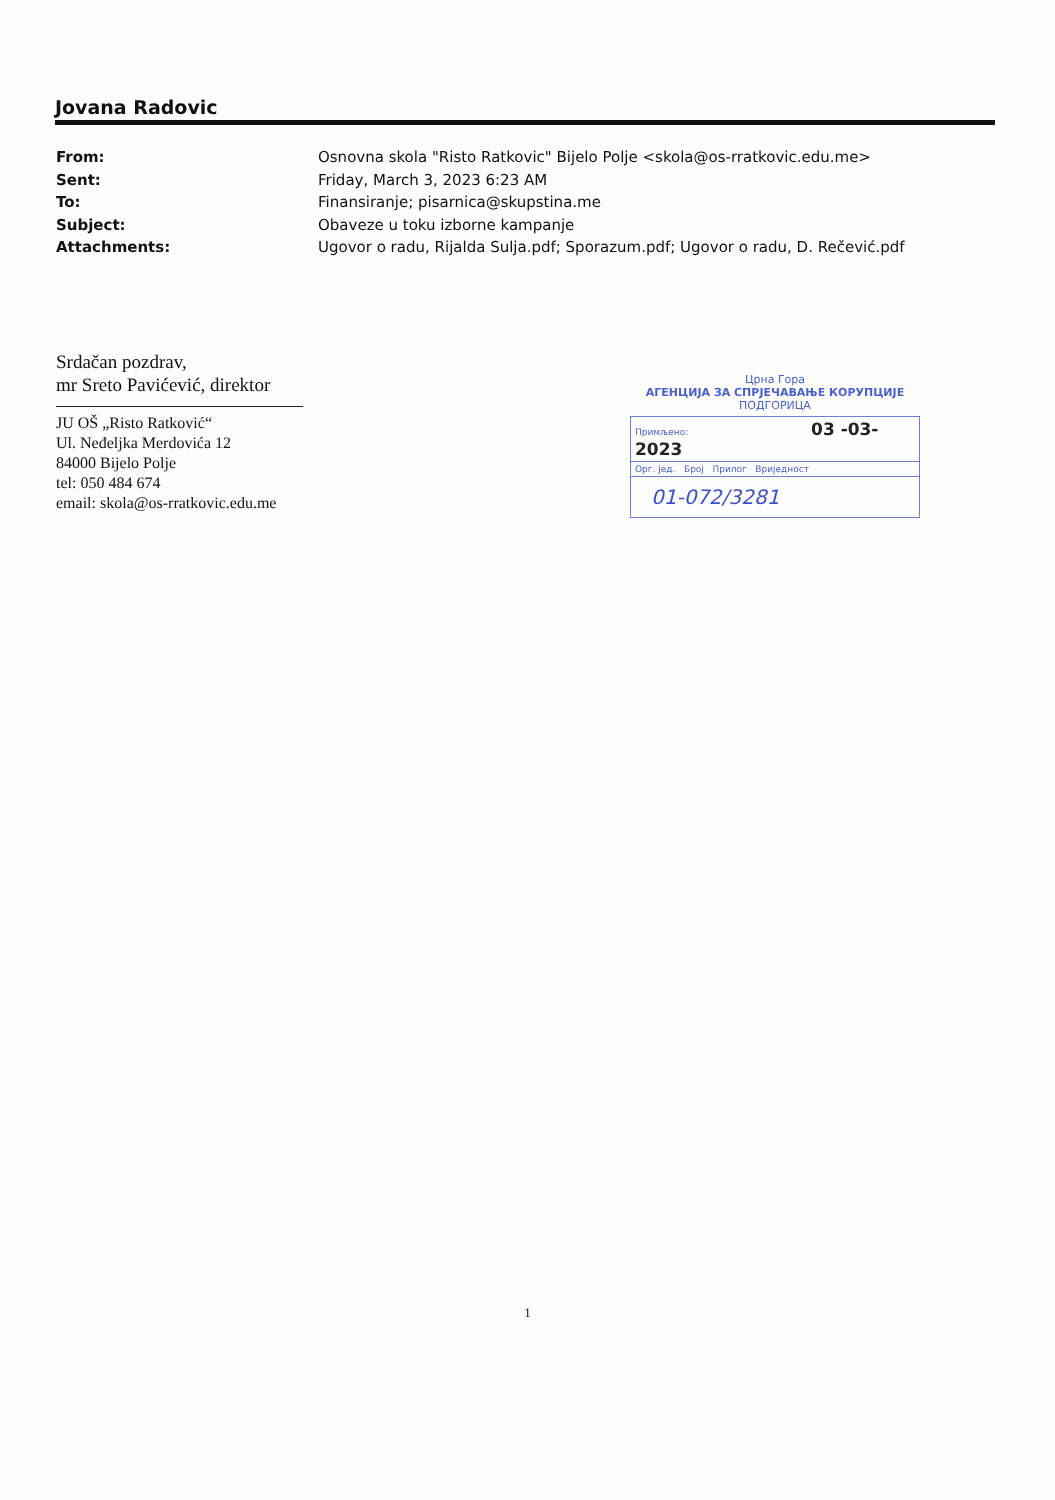Jovana Radovic
| From: | Osnovna skola "Risto Ratkovic" Bijelo Polje <skola@os-rratkovic.edu.me> |
| Sent: | Friday, March 3, 2023 6:23 AM |
| To: | Finansiranje; pisarnica@skupstina.me |
| Subject: | Obaveze u toku izborne kampanje |
| Attachments: | Ugovor o radu, Rijalda Sulja.pdf; Sporazum.pdf; Ugovor o radu, D. Rečević.pdf |
Srdačan pozdrav,
mr Sreto Pavićević, direktor
JU OŠ „Risto Ratković“
Ul. Neđeljka Merdovića 12
84000 Bijelo Polje
tel: 050 484 674
email: skola@os-rratkovic.edu.me
Црна Гора
АГЕНЦИЈА ЗА СПРЈЕЧАВАЊЕ КОРУПЦИЈЕ
ПОДГОРИЦА
Примљено: 03 -03- 2023
Орг. јед. Број Прилог Вриједност
01-072/3281
1